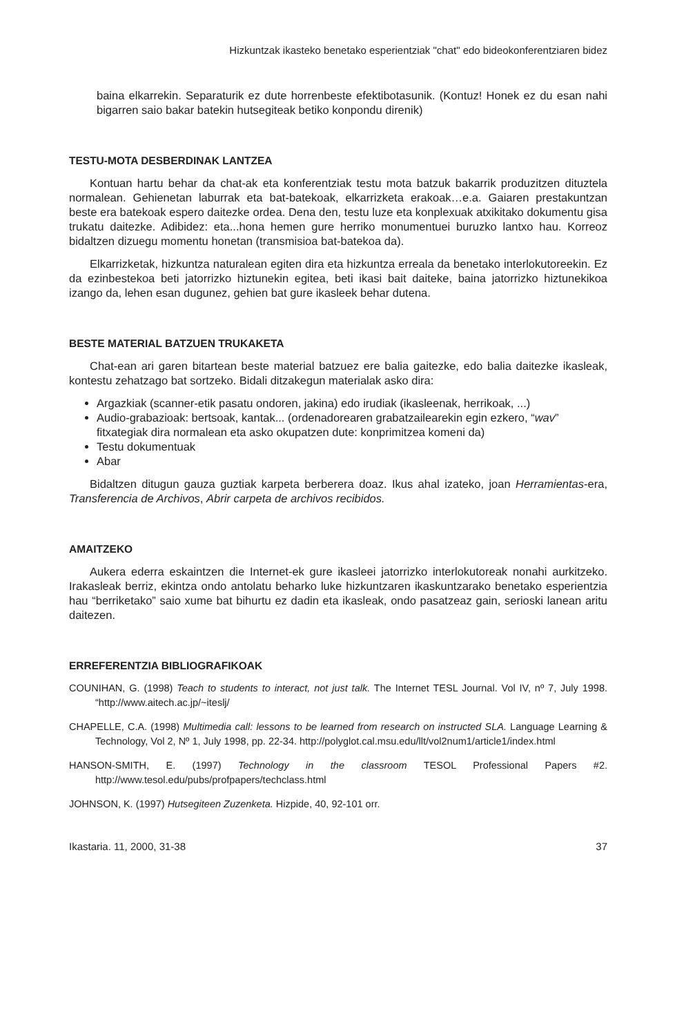Hizkuntzak ikasteko benetako esperientziak "chat" edo bideokonferentziaren bidez
baina elkarrekin. Separaturik ez dute horrenbeste efektibotasunik. (Kontuz! Honek ez du esan nahi bigarren saio bakar batekin hutsegiteak betiko konpondu direnik)
TESTU-MOTA DESBERDINAK LANTZEA
Kontuan hartu behar da chat-ak eta konferentziak testu mota batzuk bakarrik produzitzen dituztela normalean. Gehienetan laburrak eta bat-batekoak, elkarrizketa erakoak…e.a. Gaiaren prestakuntzan beste era batekoak espero daitezke ordea. Dena den, testu luze eta konplexuak atxikitako dokumentu gisa trukatu daitezke. Adibidez: eta...hona hemen gure herriko monumentuei buruzko lantxo hau. Korreoz bidaltzen dizuegu momentu honetan (transmisioa bat-batekoa da).
Elkarrizketak, hizkuntza naturalean egiten dira eta hizkuntza erreala da benetako interlokutoreekin. Ez da ezinbestekoa beti jatorrizko hiztunekin egitea, beti ikasi bait daiteke, baina jatorrizko hiztunekikoa izango da, lehen esan dugunez, gehien bat gure ikasleek behar dutena.
BESTE MATERIAL BATZUEN TRUKAKETA
Chat-ean ari garen bitartean beste material batzuez ere balia gaitezke, edo balia daitezke ikasleak, kontestu zehatzago bat sortzeko. Bidali ditzakegun materialak asko dira:
Argazkiak (scanner-etik pasatu ondoren, jakina) edo irudiak (ikasleenak, herrikoak, ...)
Audio-grabazioak: bertsoak, kantak... (ordenadorearen grabatzailearekin egin ezkero, “wav” fitxategiak dira normalean eta asko okupatzen dute: konprimitzea komeni da)
Testu dokumentuak
Abar
Bidaltzen ditugun gauza guztiak karpeta berberera doaz. Ikus ahal izateko, joan Herramientas-era, Transferencia de Archivos, Abrir carpeta de archivos recibidos.
AMAITZEKO
Aukera ederra eskaintzen die Internet-ek gure ikasleei jatorrizko interlokutoreak nonahi aurkitzeko. Irakasleak berriz, ekintza ondo antolatu beharko luke hizkuntzaren ikaskuntzarako benetako esperientzia hau “berriketako” saio xume bat bihurtu ez dadin eta ikasleak, ondo pasatzeaz gain, serioski lanean aritu daitezen.
ERREFERENTZIA BIBLIOGRAFIKOAK
COUNIHAN, G. (1998) Teach to students to interact, not just talk. The Internet TESL Journal. Vol IV, nº 7, July 1998. “http://www.aitech.ac.jp/~iteslj/
CHAPELLE, C.A. (1998) Multimedia call: lessons to be learned from research on instructed SLA. Language Learning & Technology, Vol 2, Nº 1, July 1998, pp. 22-34. http://polyglot.cal.msu.edu/llt/vol2num1/article1/index.html
HANSON-SMITH, E. (1997) Technology in the classroom TESOL Professional Papers #2. http://www.tesol.edu/pubs/profpapers/techclass.html
JOHNSON, K. (1997) Hutsegiteen Zuzenketa. Hizpide, 40, 92-101 orr.
Ikastaria. 11, 2000, 31-38 37